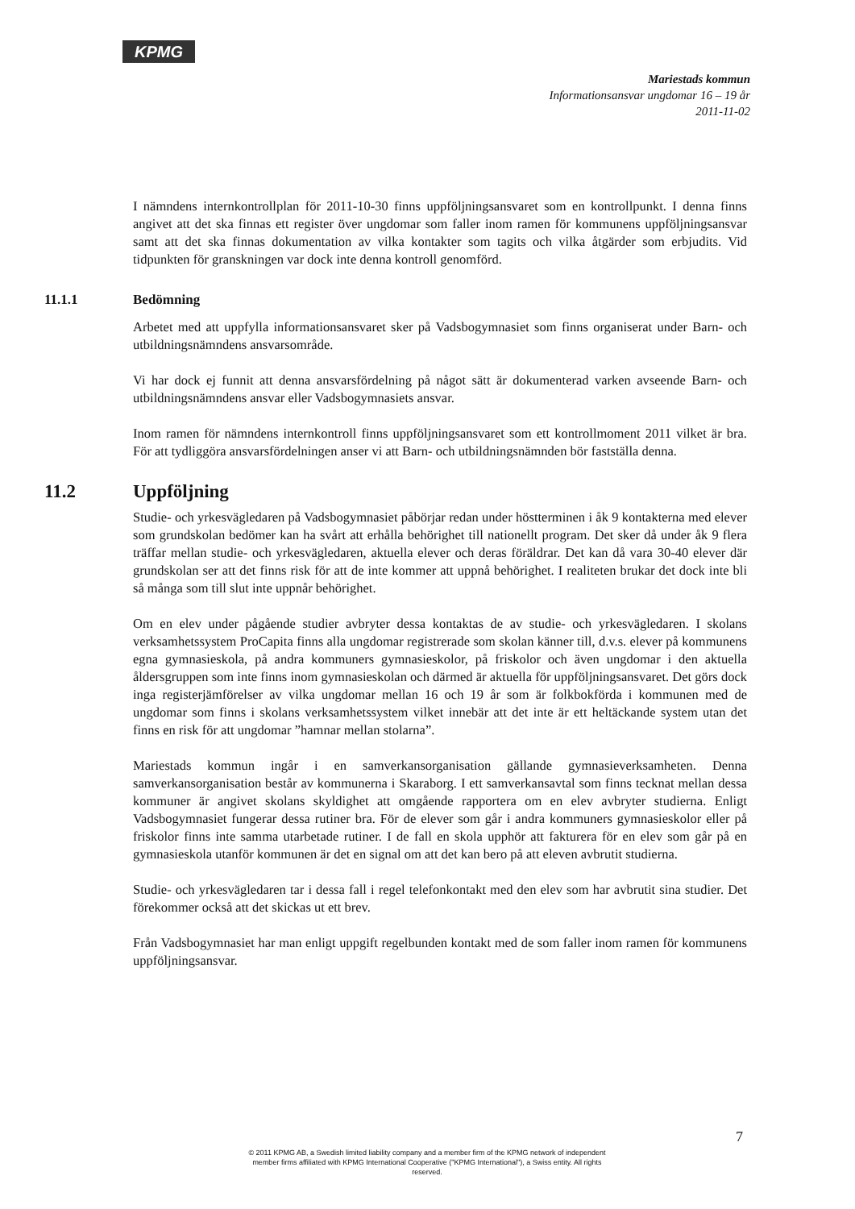KPMG
Mariestads kommun
Informationsansvar ungdomar 16 – 19 år
2011-11-02
I nämndens internkontrollplan för 2011-10-30 finns uppföljningsansvaret som en kontrollpunkt. I denna finns angivet att det ska finnas ett register över ungdomar som faller inom ramen för kommunens uppföljningsansvar samt att det ska finnas dokumentation av vilka kontakter som tagits och vilka åtgärder som erbjudits. Vid tidpunkten för granskningen var dock inte denna kontroll genomförd.
11.1.1 Bedömning
Arbetet med att uppfylla informationsansvaret sker på Vadsbogymnasiet som finns organiserat under Barn- och utbildningsnämndens ansvarsområde.
Vi har dock ej funnit att denna ansvarsfördelning på något sätt är dokumenterad varken avseende Barn- och utbildningsnämndens ansvar eller Vadsbogymnasiets ansvar.
Inom ramen för nämndens internkontroll finns uppföljningsansvaret som ett kontrollmoment 2011 vilket är bra. För att tydliggöra ansvarsfördelningen anser vi att Barn- och utbildningsnämnden bör fastställa denna.
11.2 Uppföljning
Studie- och yrkesvägledaren på Vadsbogymnasiet påbörjar redan under höstterminen i åk 9 kontakterna med elever som grundskolan bedömer kan ha svårt att erhålla behörighet till nationellt program. Det sker då under åk 9 flera träffar mellan studie- och yrkesvägledaren, aktuella elever och deras föräldrar. Det kan då vara 30-40 elever där grundskolan ser att det finns risk för att de inte kommer att uppnå behörighet. I realiteten brukar det dock inte bli så många som till slut inte uppnår behörighet.
Om en elev under pågående studier avbryter dessa kontaktas de av studie- och yrkesvägledaren. I skolans verksamhetssystem ProCapita finns alla ungdomar registrerade som skolan känner till, d.v.s. elever på kommunens egna gymnasieskola, på andra kommuners gymnasieskolor, på friskolor och även ungdomar i den aktuella åldersgruppen som inte finns inom gymnasieskolan och därmed är aktuella för uppföljningsansvaret. Det görs dock inga registerjämförelser av vilka ungdomar mellan 16 och 19 år som är folkbokförda i kommunen med de ungdomar som finns i skolans verksamhetssystem vilket innebär att det inte är ett heltäckande system utan det finns en risk för att ungdomar ”hamnar mellan stolarna”.
Mariestads kommun ingår i en samverkansorganisation gällande gymnasieverksamheten. Denna samverkansorganisation består av kommunerna i Skaraborg. I ett samverkansavtal som finns tecknat mellan dessa kommuner är angivet skolans skyldighet att omgående rapportera om en elev avbryter studierna. Enligt Vadsbogymnasiet fungerar dessa rutiner bra. För de elever som går i andra kommuners gymnasieskolor eller på friskolor finns inte samma utarbetade rutiner. I de fall en skola upphör att fakturera för en elev som går på en gymnasieskola utanför kommunen är det en signal om att det kan bero på att eleven avbrutit studierna.
Studie- och yrkesvägledaren tar i dessa fall i regel telefonkontakt med den elev som har avbrutit sina studier. Det förekommer också att det skickas ut ett brev.
Från Vadsbogymnasiet har man enligt uppgift regelbunden kontakt med de som faller inom ramen för kommunens uppföljningsansvar.
7
© 2011 KPMG AB, a Swedish limited liability company and a member firm of the KPMG network of independent member firms affiliated with KPMG International Cooperative ("KPMG International"), a Swiss entity. All rights reserved.